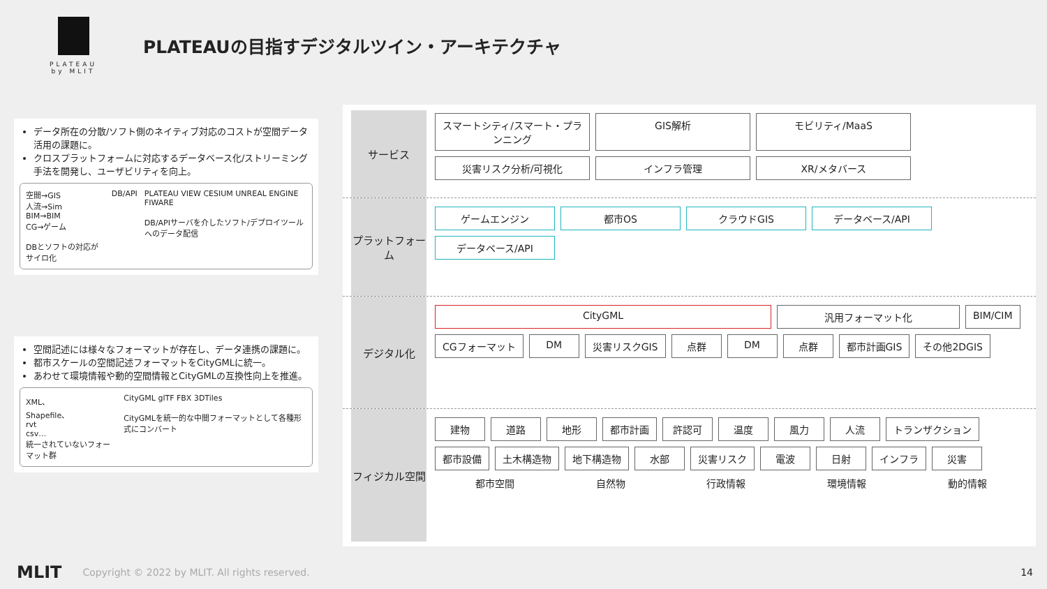PLATEAU
by MLIT
PLATEAUの目指すデジタルツイン・アーキテクチャ
データ所在の分散/ソフト側のネイティブ対応のコストが空間データ活用の課題に。
クロスプラットフォームに対応するデータベース化/ストリーミング手法を開発し、ユーザビリティを向上。
空間→GIS
人流→Sim
BIM→BIM
CG→ゲーム
DBとソフトの対応がサイロ化
DB/API PLATEAU VIEW CESIUM UNREAL ENGINE FIWARE
DB/APIサーバを介したソフト/デプロイツールへのデータ配信
空間記述には様々なフォーマットが存在し、データ連携の課題に。
都市スケールの空間記述フォーマットをCityGMLに統一。
あわせて環境情報や動的空間情報とCityGMLの互換性向上を推進。
XML、
Shapefile、
rvt
csv…
統一されていないフォーマット群
CityGML glTF FBX 3DTiles
CityGMLを統一的な中間フォーマットとして各種形式にコンバート
サービス
スマートシティ/スマート・プランニング
GIS解析
モビリティ/MaaS
災害リスク分析/可視化
インフラ管理
XR/メタバース
プラットフォーム
ゲームエンジン
都市OS
クラウドGIS
データベース/API
データベース/API
デジタル化
CityGML
汎用フォーマット化
BIM/CIM
CGフォーマット
DM
災害リスクGIS
点群
DM
点群
都市計画GIS
その他2DGIS
フィジカル空間
建物
道路
地形
都市計画
許認可
温度
風力
人流
トランザクション
都市設備
土木構造物
地下構造物
水部
災害リスク
電波
日射
インフラ
災害
都市空間 自然物 行政情報 環境情報 動的情報
MLIT Copyright © 2022 by MLIT. All rights reserved. 14